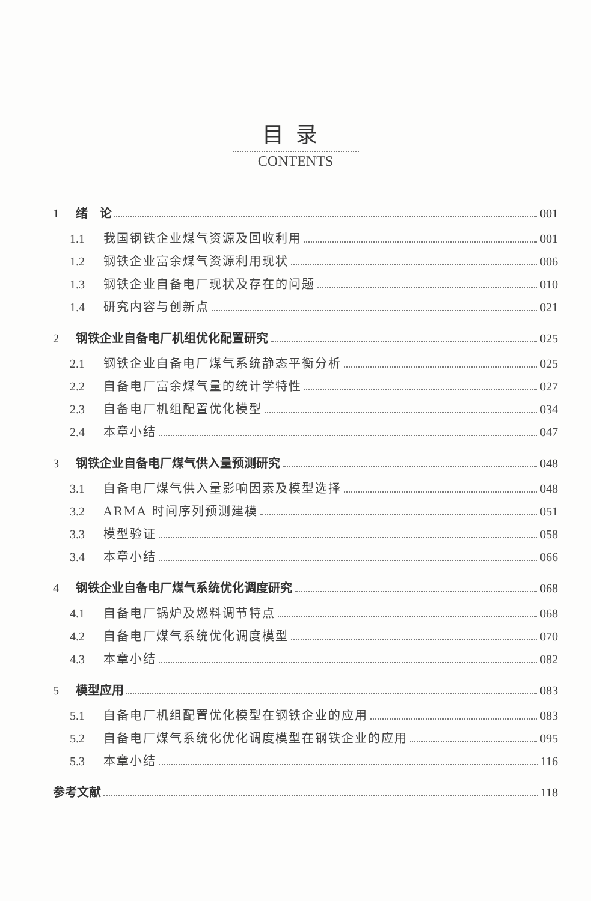目录
CONTENTS
1 绪　论 001
1.1 我国钢铁企业煤气资源及回收利用 001
1.2 钢铁企业富余煤气资源利用现状 006
1.3 钢铁企业自备电厂现状及存在的问题 010
1.4 研究内容与创新点 021
2 钢铁企业自备电厂机组优化配置研究 025
2.1 钢铁企业自备电厂煤气系统静态平衡分析 025
2.2 自备电厂富余煤气量的统计学特性 027
2.3 自备电厂机组配置优化模型 034
2.4 本章小结 047
3 钢铁企业自备电厂煤气供入量预测研究 048
3.1 自备电厂煤气供入量影响因素及模型选择 048
3.2 ARMA 时间序列预测建模 051
3.3 模型验证 058
3.4 本章小结 066
4 钢铁企业自备电厂煤气系统优化调度研究 068
4.1 自备电厂锅炉及燃料调节特点 068
4.2 自备电厂煤气系统优化调度模型 070
4.3 本章小结 082
5 模型应用 083
5.1 自备电厂机组配置优化模型在钢铁企业的应用 083
5.2 自备电厂煤气系统化优化调度模型在钢铁企业的应用 095
5.3 本章小结 116
参考文献 118